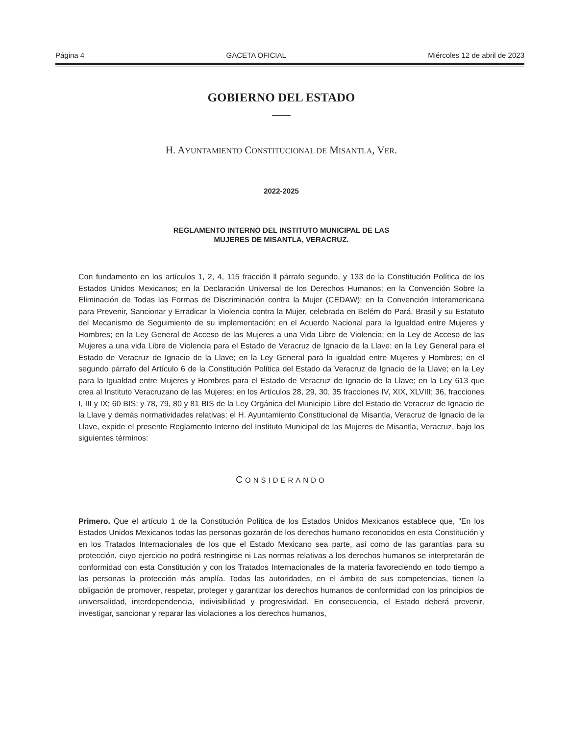Página 4 GACETA OFICIAL Miércoles 12 de abril de 2023
GOBIERNO DEL ESTADO
H. AYUNTAMIENTO CONSTITUCIONAL DE MISANTLA, VER.
2022-2025
REGLAMENTO INTERNO DEL INSTITUTO MUNICIPAL DE LAS
MUJERES DE MISANTLA, VERACRUZ.
Con fundamento en los artículos 1, 2, 4, 115 fracción ll párrafo segundo, y 133 de la Constitución Política de los Estados Unidos Mexicanos; en la Declaración Universal de los Derechos Humanos; en la Convención Sobre la Eliminación de Todas las Formas de Discriminación contra la Mujer (CEDAW); en la Convención Interamericana para Prevenir, Sancionar y Erradicar la Violencia contra la Mujer, celebrada en Belém do Pará, Brasil y su Estatuto del Mecanismo de Seguimiento de su implementación; en el Acuerdo Nacional para la Igualdad entre Mujeres y Hombres; en la Ley General de Acceso de las Mujeres a una Vida Libre de Violencia; en la Ley de Acceso de las Mujeres a una vida Libre de Violencia para el Estado de Veracruz de Ignacio de la Llave; en la Ley General para el Estado de Veracruz de Ignacio de la Llave; en la Ley General para la igualdad entre Mujeres y Hombres; en el segundo párrafo del Artículo 6 de la Constitución Política del Estado da Veracruz de Ignacio de la Llave; en la Ley para la Igualdad entre Mujeres y Hombres para el Estado de Veracruz de Ignacio de la Llave; en la Ley 613 que crea al Instituto Veracruzano de las Mujeres; en los Artículos 28, 29, 30, 35 fracciones IV, XIX, XLVIII; 36, fracciones I, III y IX; 60 BIS; y 78, 79, 80 y 81 BIS de la Ley Orgánica del Municipio Libre del Estado de Veracruz de Ignacio de la Llave y demás normatividades relativas; el H. Ayuntamiento Constitucional de Misantla, Veracruz de Ignacio de la Llave, expide el presente Reglamento Interno del Instituto Municipal de las Mujeres de Misantla, Veracruz, bajo los siguientes términos:
CONSIDERANDO
Primero. Que el artículo 1 de la Constitución Política de los Estados Unidos Mexicanos establece que, "En los Estados Unidos Mexicanos todas las personas gozarán de los derechos humano reconocidos en esta Constitución y en los Tratados Internacionales de los que el Estado Mexicano sea parte, así como de las garantías para su protección, cuyo ejercicio no podrá restringirse ni Las normas relativas a los derechos humanos se interpretarán de conformidad con esta Constitución y con los Tratados Internacionales de la materia favoreciendo en todo tiempo a las personas la protección más amplía. Todas las autoridades, en el ámbito de sus competencias, tienen la obligación de promover, respetar, proteger y garantizar los derechos humanos de conformidad con los principios de universalidad, interdependencia, indivisibilidad y progresividad. En consecuencia, el Estado deberá prevenir, investigar, sancionar y reparar las violaciones a los derechos humanos,